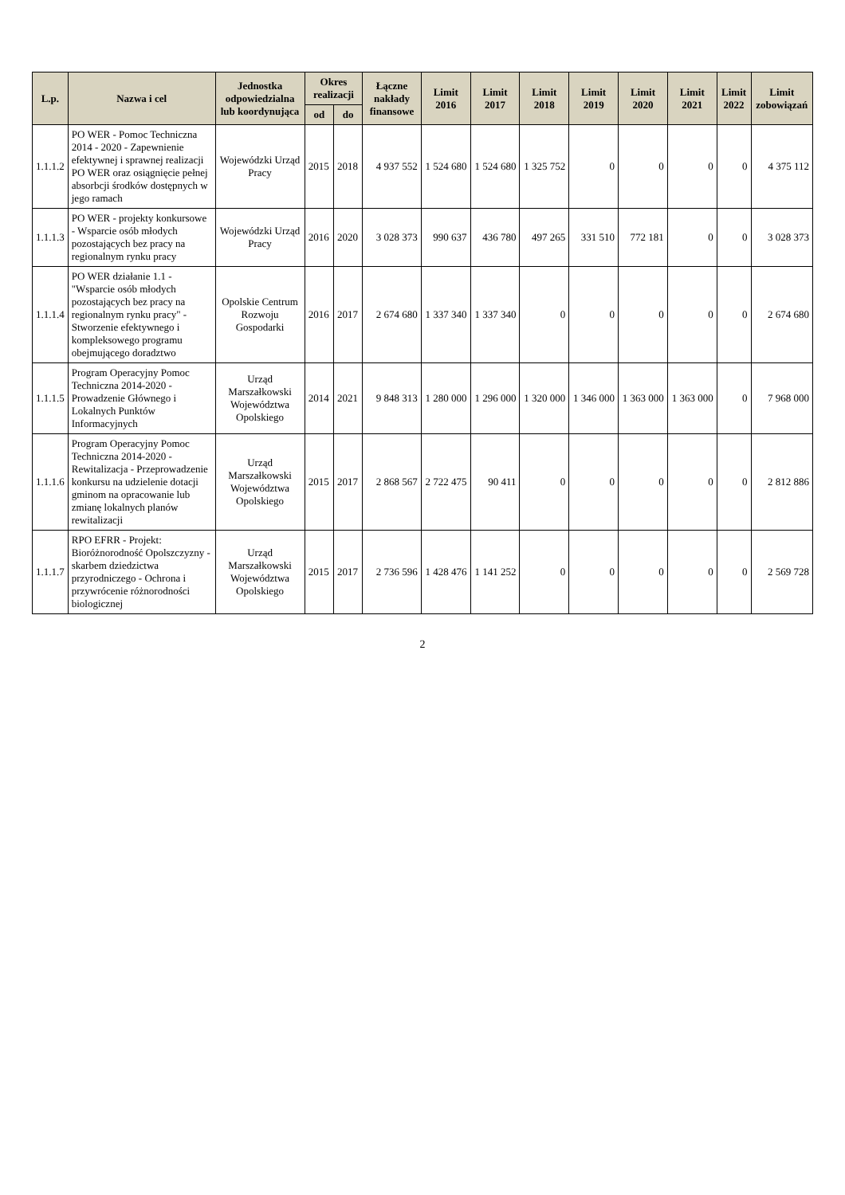| L.p. | Nazwa i cel | Jednostka odpowiedzialna lub koordynująca | Okres realizacji | | Łączne nakłady finansowe | Limit 2016 | Limit 2017 | Limit 2018 | Limit 2019 | Limit 2020 | Limit 2021 | Limit 2022 | Limit zobowiązań |
| --- | --- | --- | --- | --- | --- | --- | --- | --- | --- | --- | --- | --- | --- |
| | | | od | do | | | | | | | | | |
| 1.1.1.2 | PO WER - Pomoc Techniczna 2014 - 2020 - Zapewnienie efektywnej i sprawnej realizacji PO WER oraz osiągnięcie pełnej absorbcji środków dostępnych w jego ramach | Wojewódzki Urząd Pracy | 2015 | 2018 | 4 937 552 | 1 524 680 | 1 524 680 | 1 325 752 | 0 | 0 | 0 | 0 | 4 375 112 |
| 1.1.1.3 | PO WER - projekty konkursowe - Wsparcie osób młodych pozostających bez pracy na regionalnym rynku pracy | Wojewódzki Urząd Pracy | 2016 | 2020 | 3 028 373 | 990 637 | 436 780 | 497 265 | 331 510 | 772 181 | 0 | 0 | 3 028 373 |
| 1.1.1.4 | PO WER działanie 1.1 - "Wsparcie osób młodych pozostających bez pracy na regionalnym rynku pracy" - Stworzenie efektywnego i kompleksowego programu obejmującego doradztwo | Opolskie Centrum Rozwoju Gospodarki | 2016 | 2017 | 2 674 680 | 1 337 340 | 1 337 340 | 0 | 0 | 0 | 0 | 0 | 2 674 680 |
| 1.1.1.5 | Program Operacyjny Pomoc Techniczna 2014-2020 - Prowadzenie Głównego i Lokalnych Punktów Informacyjnych | Urząd Marszałkowski Województwa Opolskiego | 2014 | 2021 | 9 848 313 | 1 280 000 | 1 296 000 | 1 320 000 | 1 346 000 | 1 363 000 | 1 363 000 | 0 | 7 968 000 |
| 1.1.1.6 | Program Operacyjny Pomoc Techniczna 2014-2020 - Rewitalizacja - Przeprowadzenie konkursu na udzielenie dotacji gminom na opracowanie lub zmianę lokalnych planów rewitalizacji | Urząd Marszałkowski Województwa Opolskiego | 2015 | 2017 | 2 868 567 | 2 722 475 | 90 411 | 0 | 0 | 0 | 0 | 0 | 2 812 886 |
| 1.1.1.7 | RPO EFRR - Projekt: Bioróżnorodność Opolszczyzny - skarbem dziedzictwa przyrodniczego - Ochrona i przywrócenie różnorodności biologicznej | Urząd Marszałkowski Województwa Opolskiego | 2015 | 2017 | 2 736 596 | 1 428 476 | 1 141 252 | 0 | 0 | 0 | 0 | 0 | 2 569 728 |
2